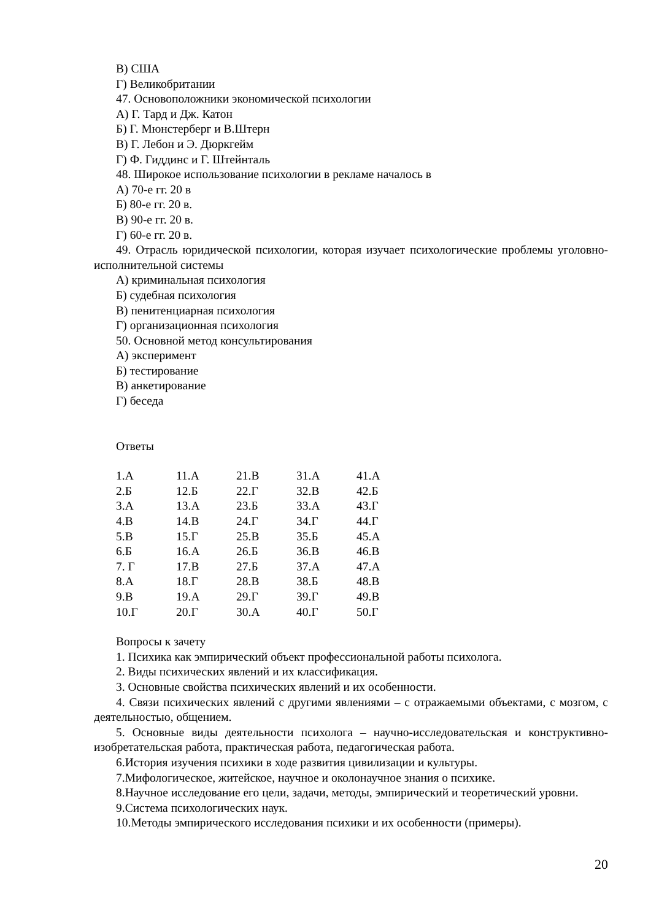В) США
Г) Великобритании
47. Основоположники экономической психологии
А) Г. Тард и Дж. Катон
Б) Г. Мюнстерберг и В.Штерн
В) Г. Лебон и Э. Дюркгейм
Г) Ф. Гиддинс и Г. Штейнталь
48. Широкое использование психологии в рекламе началось в
А) 70-е гг. 20 в
Б) 80-е гг. 20 в.
В) 90-е гг. 20 в.
Г) 60-е гг. 20 в.
49. Отрасль юридической психологии, которая изучает психологические проблемы уголовно-исполнительной системы
А) криминальная психология
Б) судебная психология
В) пенитенциарная психология
Г) организационная психология
50. Основной метод консультирования
А) эксперимент
Б) тестирование
В) анкетирование
Г) беседа
Ответы
| 1.А | 11.А | 21.В | 31.А | 41.А |
| 2.Б | 12.Б | 22.Г | 32.В | 42.Б |
| 3.А | 13.А | 23.Б | 33.А | 43.Г |
| 4.В | 14.В | 24.Г | 34.Г | 44.Г |
| 5.В | 15.Г | 25.В | 35.Б | 45.А |
| 6.Б | 16.А | 26.Б | 36.В | 46.В |
| 7. Г | 17.В | 27.Б | 37.А | 47.А |
| 8.А | 18.Г | 28.В | 38.Б | 48.В |
| 9.В | 19.А | 29.Г | 39.Г | 49.В |
| 10.Г | 20.Г | 30.А | 40.Г | 50.Г |
Вопросы к зачету
1. Психика как эмпирический объект профессиональной работы психолога.
2. Виды психических явлений и их классификация.
3. Основные свойства психических явлений и их особенности.
4. Связи психических явлений с другими явлениями – с отражаемыми объектами, с мозгом, с деятельностью, общением.
5. Основные виды деятельности психолога – научно-исследовательская и конструктивно-изобретательская работа, практическая работа, педагогическая работа.
6.История изучения психики в ходе развития цивилизации и культуры.
7.Мифологическое, житейское, научное и околонаучное знания о психике.
8.Научное исследование его цели, задачи, методы, эмпирический и теоретический уровни.
9.Система психологических наук.
10.Методы эмпирического исследования психики и их особенности (примеры).
20